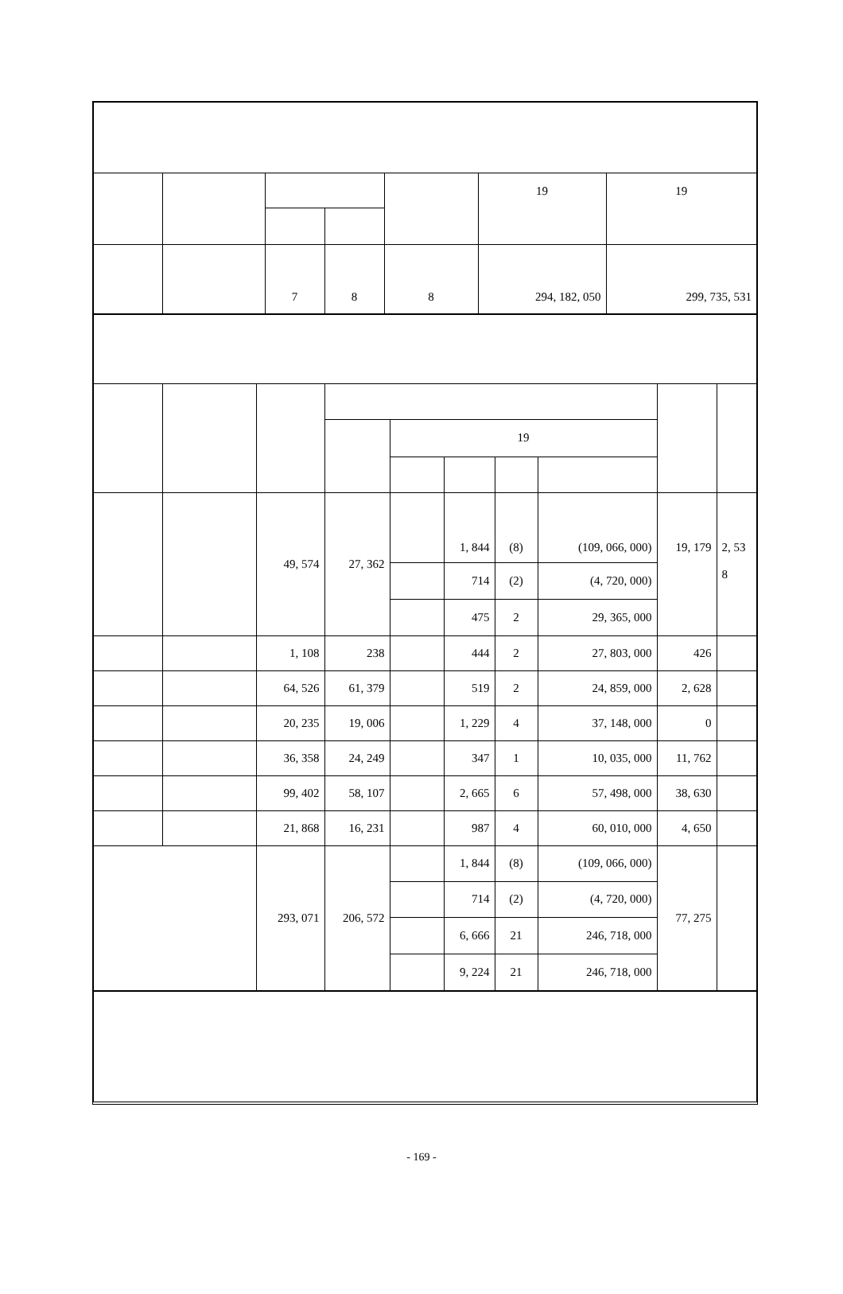| | | | | | 19 | 19 |
| --- | --- | --- | --- | --- | --- | --- |
| | | 7 | 8 | 8 | 294, 182, 050 | 299, 735, 531 |
| | | | | 19 | | | | | |
| --- | --- | --- | --- | --- | --- | --- | --- | --- | --- |
| | | 49, 574 | 27, 362 | | 1, 844 | (8) | (109, 066, 000) | 19, 179 | 2, 53 8 |
| | | | | | 714 | (2) | (4, 720, 000) | | |
| | | | | | 475 | 2 | 29, 365, 000 | | |
| | | 1, 108 | 238 | | 444 | 2 | 27, 803, 000 | 426 | |
| | | 64, 526 | 61, 379 | | 519 | 2 | 24, 859, 000 | 2, 628 | |
| | | 20, 235 | 19, 006 | | 1, 229 | 4 | 37, 148, 000 | 0 | |
| | | 36, 358 | 24, 249 | | 347 | 1 | 10, 035, 000 | 11, 762 | |
| | | 99, 402 | 58, 107 | | 2, 665 | 6 | 57, 498, 000 | 38, 630 | |
| | | 21, 868 | 16, 231 | | 987 | 4 | 60, 010, 000 | 4, 650 | |
| | | 293, 071 | 206, 572 | | 1, 844 | (8) | (109, 066, 000) | 77, 275 | |
| | | | | | 714 | (2) | (4, 720, 000) | | |
| | | | | | 6, 666 | 21 | 246, 718, 000 | | |
| | | | | | 9, 224 | 21 | 246, 718, 000 | | |
- 169 -